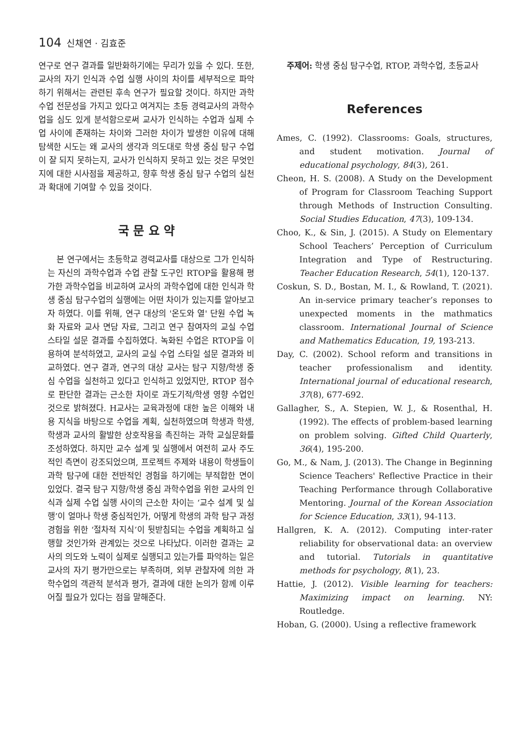104 신채연 · 김효준
연구로 연구 결과를 일반화하기에는 무리가 있을 수 있다. 또한, 교사의 자기 인식과 수업 실행 사이의 차이를 세부적으로 파악하기 위해서는 관련된 후속 연구가 필요할 것이다. 하지만 과학수업 전문성을 가지고 있다고 여겨지는 초등 경력교사의 과학수업을 심도 있게 분석함으로써 교사가 인식하는 수업과 실제 수업 사이에 존재하는 차이와 그러한 차이가 발생한 이유에 대해 탐색한 시도는 왜 교사의 생각과 의도대로 학생 중심 탐구 수업이 잘 되지 못하는지, 교사가 인식하지 못하고 있는 것은 무엇인지에 대한 시사점을 제공하고, 향후 학생 중심 탐구 수업의 실천과 확대에 기여할 수 있을 것이다.
국 문 요 약
본 연구에서는 초등학교 경력교사를 대상으로 그가 인식하는 자신의 과학수업과 수업 관찰 도구인 RTOP을 활용해 평가한 과학수업을 비교하여 교사의 과학수업에 대한 인식과 학생 중심 탐구수업의 실행에는 어떤 차이가 있는지를 알아보고자 하였다. 이를 위해, 연구 대상의 '온도와 열' 단원 수업 녹화 자료와 교사 면담 자료, 그리고 연구 참여자의 교실 수업 스타일 설문 결과를 수집하였다. 녹화된 수업은 RTOP을 이용하여 분석하였고, 교사의 교실 수업 스타일 설문 결과와 비교하였다. 연구 결과, 연구의 대상 교사는 탐구 지향/학생 중심 수업을 실천하고 있다고 인식하고 있었지만, RTOP 점수로 판단한 결과는 근소한 차이로 과도기적/학생 영향 수업인 것으로 밝혀졌다. H교사는 교육과정에 대한 높은 이해와 내용 지식을 바탕으로 수업을 계획, 실천하였으며 학생과 학생, 학생과 교사의 활발한 상호작용을 촉진하는 과학 교실문화를 조성하였다. 하지만 교수 설계 및 실행에서 여전히 교사 주도적인 측면이 강조되었으며, 프로젝트 주제와 내용이 학생들이 과학 탐구에 대한 전반적인 경험을 하기에는 부적합한 면이 있었다. 결국 탐구 지향/학생 중심 과학수업을 위한 교사의 인식과 실제 수업 실행 사이의 근소한 차이는 ‘교수 설계 및 실행’이 얼마나 학생 중심적인가, 어떻게 학생의 과학 탐구 과정 경험을 위한 ‘절차적 지식’이 뒷받침되는 수업을 계획하고 실행할 것인가와 관계있는 것으로 나타났다. 이러한 결과는 교사의 의도와 노력이 실제로 실행되고 있는가를 파악하는 일은 교사의 자기 평가만으로는 부족하며, 외부 관찰자에 의한 과학수업의 객관적 분석과 평가, 결과에 대한 논의가 함께 이루어질 필요가 있다는 점을 말해준다.
주제어: 학생 중심 탐구수업, RTOP, 과학수업, 초등교사
References
Ames, C. (1992). Classrooms: Goals, structures, and student motivation. Journal of educational psychology, 84(3), 261.
Cheon, H. S. (2008). A Study on the Development of Program for Classroom Teaching Support through Methods of Instruction Consulting. Social Studies Education, 47(3), 109-134.
Choo, K., & Sin, J. (2015). A Study on Elementary School Teachers’ Perception of Curriculum Integration and Type of Restructuring. Teacher Education Research, 54(1), 120-137.
Coskun, S. D., Bostan, M. I., & Rowland, T. (2021). An in-service primary teacher’s reponses to unexpected moments in the mathmatics classroom. International Journal of Science and Mathematics Education, 19, 193-213.
Day, C. (2002). School reform and transitions in teacher professionalism and identity. International journal of educational research, 37(8), 677-692.
Gallagher, S., A. Stepien, W. J., & Rosenthal, H. (1992). The effects of problem-based learning on problem solving. Gifted Child Quarterly, 36(4), 195-200.
Go, M., & Nam, J. (2013). The Change in Beginning Science Teachers' Reflective Practice in their Teaching Performance through Collaborative Mentoring. Journal of the Korean Association for Science Education, 33(1), 94-113.
Hallgren, K. A. (2012). Computing inter-rater reliability for observational data: an overview and tutorial. Tutorials in quantitative methods for psychology, 8(1), 23.
Hattie, J. (2012). Visible learning for teachers: Maximizing impact on learning. NY: Routledge.
Hoban, G. (2000). Using a reflective framework